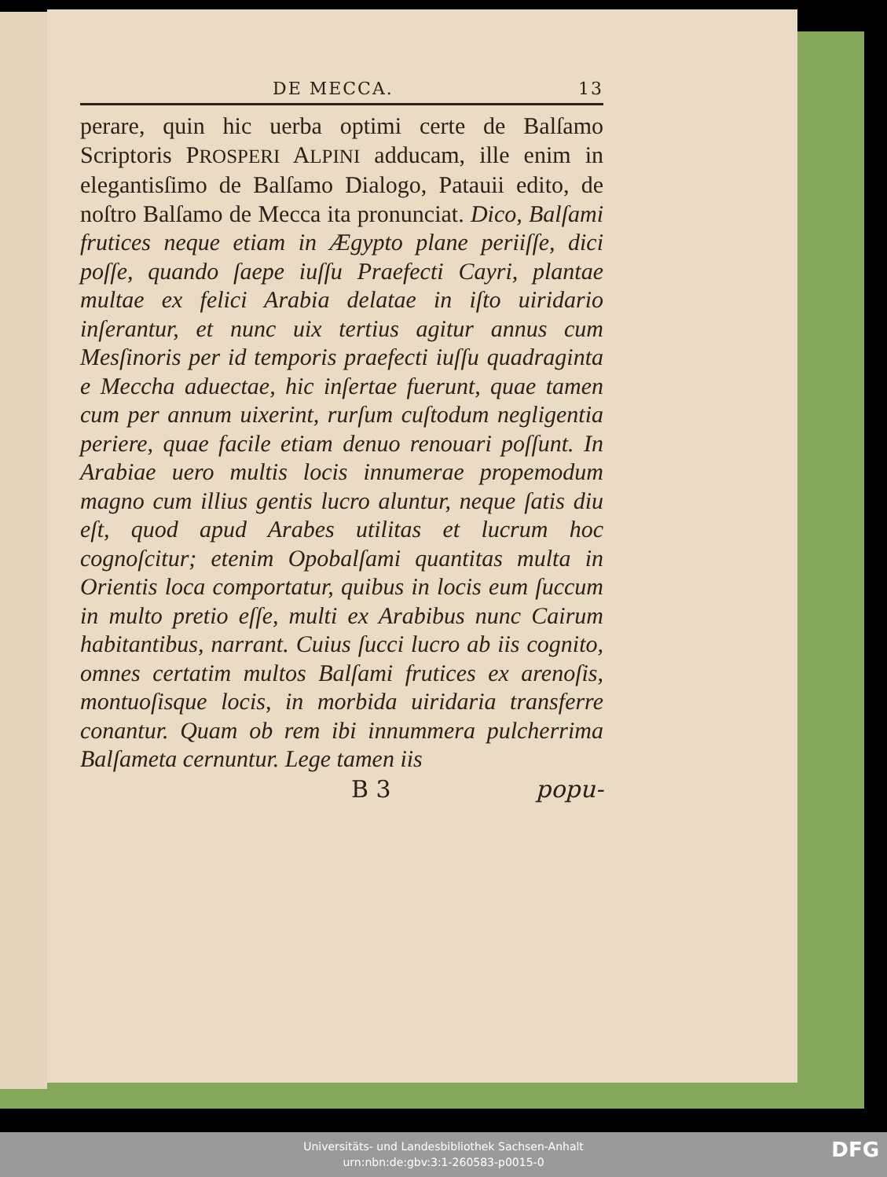DE MECCA. 13
perare, quin hic uerba optimi certe de Balſamo Scriptoris PROSPERI ALPINI adducam, ille enim in elegantisſimo de Balſamo Dialogo, Patauii edito, de noſtro Balſamo de Mecca ita pronunciat. Dico, Balſami frutices neque etiam in Ægypto plane periiſſe, dici poſſe, quando ſaepe iuſſu Praefecti Cayri, plantae multae ex felici Arabia delatae in iſto uiridario inſerantur, et nunc uix tertius agitur annus cum Mesſinoris per id temporis praefecti iuſſu quadraginta e Meccha aduectae, hic inſertae fuerunt, quae tamen cum per annum uixerint, rurſum cuſtodum negligentia periere, quae facile etiam denuo renouari poſſunt. In Arabiae uero multis locis innumerae propemodum magno cum illius gentis lucro aluntur, neque ſatis diu eſt, quod apud Arabes utilitas et lucrum hoc cognoſcitur; etenim Opobalſami quantitas multa in Orientis loca comportatur, quibus in locis eum ſuccum in multo pretio eſſe, multi ex Arabibus nunc Cairum habitantibus, narrant. Cuius ſucci lucro ab iis cognito, omnes certatim multos Balſami frutices ex arenoſis, montuoſisque locis, in morbida uiridaria transferre conantur. Quam ob rem ibi innummera pulcherrima Balſameta cernuntur. Lege tamen iis
B 3 popu-
Universitäts- und Landesbibliothek Sachsen-Anhalt
urn:nbn:de:gbv:3:1-260583-p0015-0
DFG